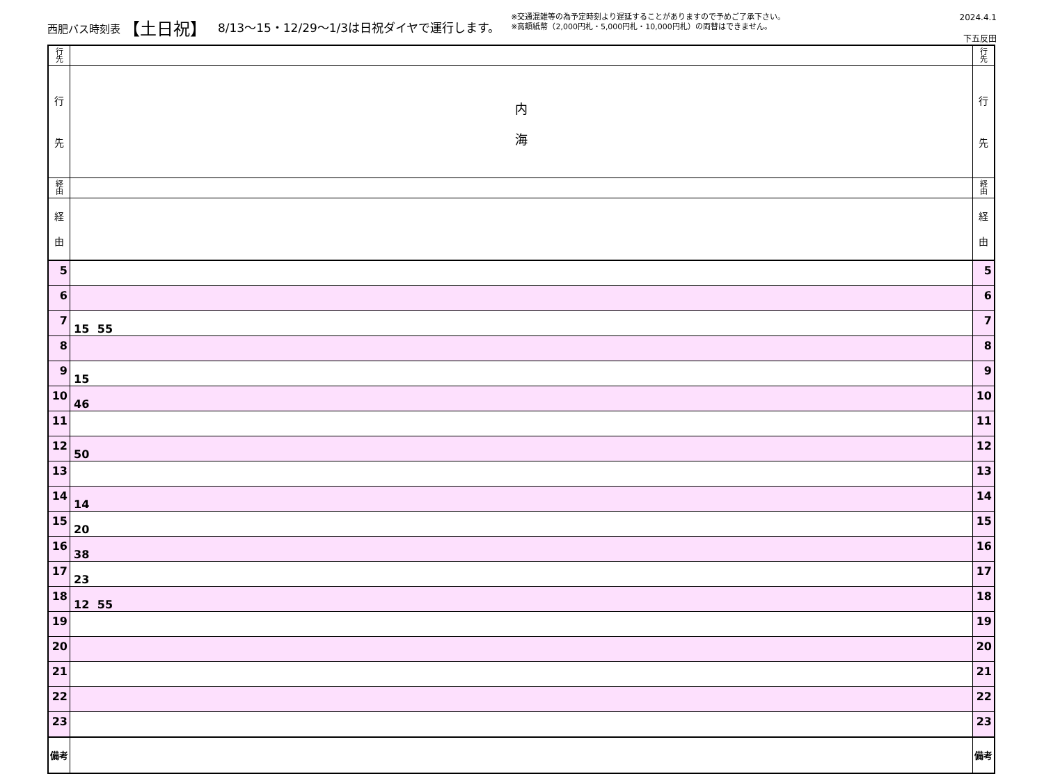西肥バス時刻表 【土日祝】 8/13～15・12/29～1/3は日祝ダイヤで運行します。
※交通混雑等の為予定時刻より遅延することがありますので予めご了承下さい。
※高額紙幣（2,000円札・5,000円札・10,000円札）の両替はできません。
2024.4.1
下五反田
| 行 先 | | 行 先 |
| 行 先 | 内 海 | 行 先 |
| 経 由 | | 経 由 |
| 経 由 | | 経 由 |
| 5 | | 5 |
| 6 | | 6 |
| 7 | 15 55 | 7 |
| 8 | | 8 |
| 9 | 15 | 9 |
| 10 | 46 | 10 |
| 11 | | 11 |
| 12 | 50 | 12 |
| 13 | | 13 |
| 14 | 14 | 14 |
| 15 | 20 | 15 |
| 16 | 38 | 16 |
| 17 | 23 | 17 |
| 18 | 12 55 | 18 |
| 19 | | 19 |
| 20 | | 20 |
| 21 | | 21 |
| 22 | | 22 |
| 23 | | 23 |
| 備考 | | 備考 |